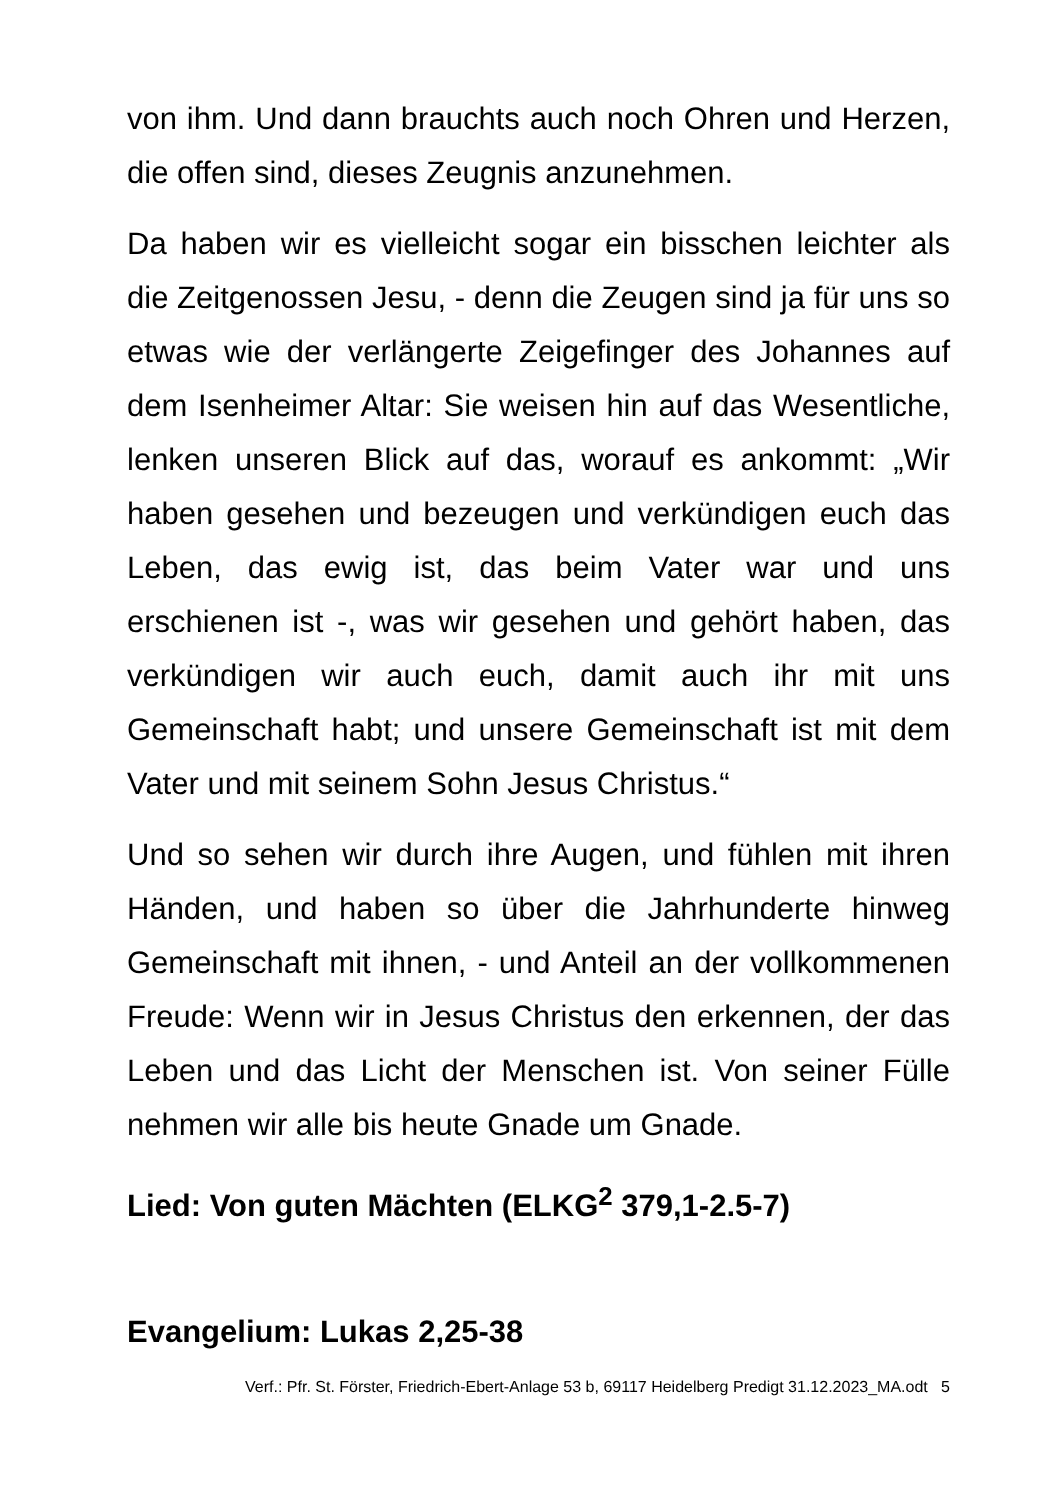von ihm. Und dann brauchts auch noch Ohren und Herzen, die offen sind, dieses Zeugnis anzunehmen.
Da haben wir es vielleicht sogar ein bisschen leichter als die Zeitgenossen Jesu, - denn die Zeugen sind ja für uns so etwas wie der verlängerte Zeigefinger des Johannes auf dem Isenheimer Altar: Sie weisen hin auf das Wesentliche, lenken unseren Blick auf das, worauf es ankommt: „Wir haben gesehen und bezeugen und verkündigen euch das Leben, das ewig ist, das beim Vater war und uns erschienen ist -, was wir gesehen und gehört haben, das verkündigen wir auch euch, damit auch ihr mit uns Gemeinschaft habt; und unsere Gemeinschaft ist mit dem Vater und mit seinem Sohn Jesus Christus.“
Und so sehen wir durch ihre Augen, und fühlen mit ihren Händen, und haben so über die Jahrhunderte hinweg Gemeinschaft mit ihnen, - und Anteil an der vollkommenen Freude: Wenn wir in Jesus Christus den erkennen, der das Leben und das Licht der Menschen ist. Von seiner Fülle nehmen wir alle bis heute Gnade um Gnade.
Lied: Von guten Mächten (ELKG<sup>2</sup> 379,1-2.5-7)
Evangelium: Lukas 2,25-38
Verf.: Pfr. St. Förster, Friedrich-Ebert-Anlage 53 b, 69117 Heidelberg Predigt 31.12.2023_MA.odt 5